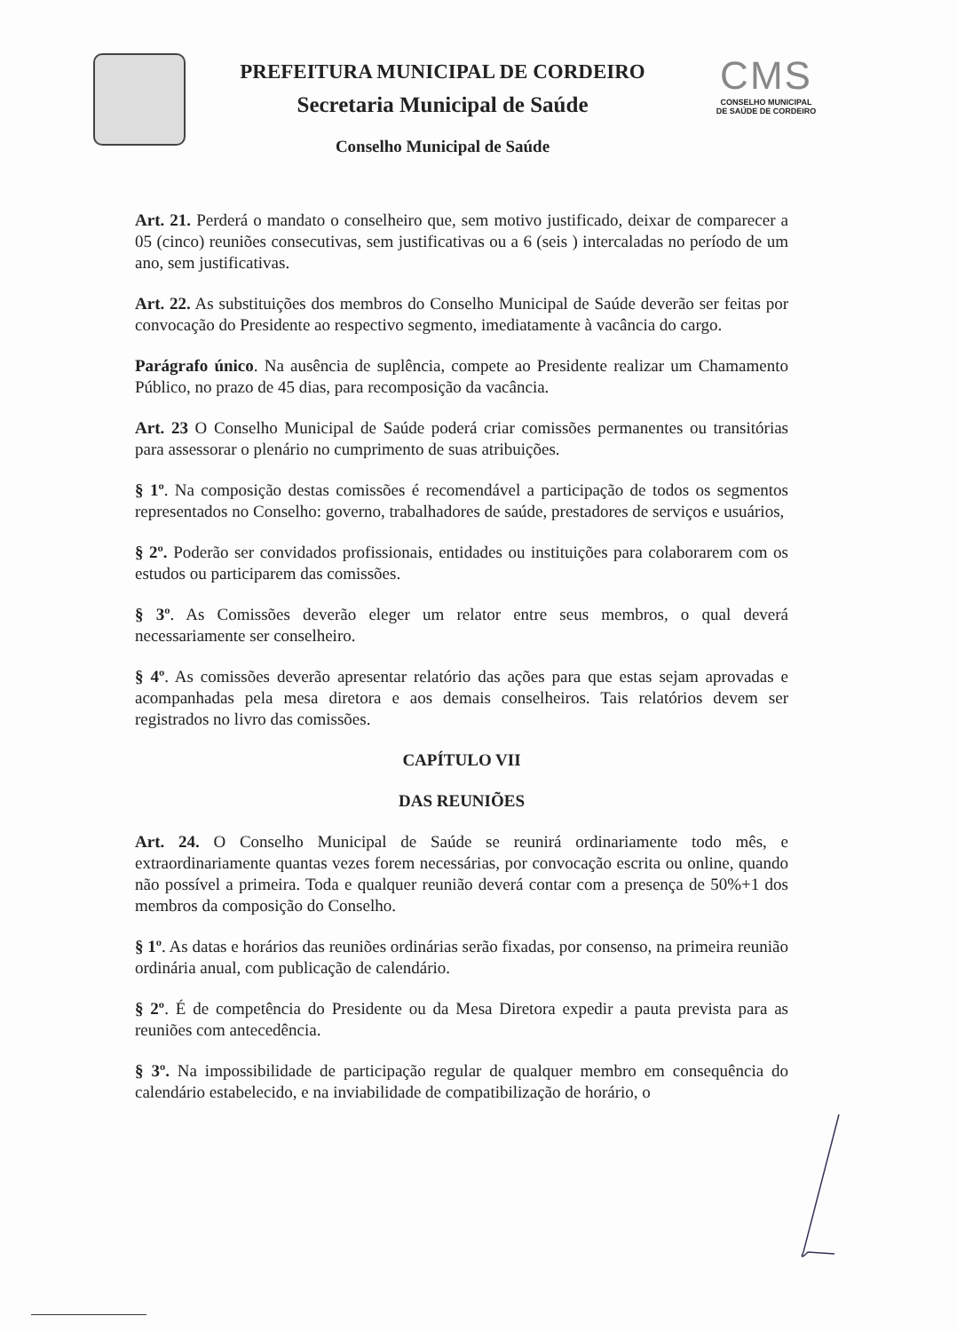PREFEITURA MUNICIPAL DE CORDEIRO
Secretaria Municipal de Saúde
Conselho Municipal de Saúde
CMS
CONSELHO MUNICIPAL
DE SAÚDE DE CORDEIRO
Art. 21. Perderá o mandato o conselheiro que, sem motivo justificado, deixar de comparecer a 05 (cinco) reuniões consecutivas, sem justificativas ou a 6 (seis ) intercaladas no período de um ano, sem justificativas.
Art. 22. As substituições dos membros do Conselho Municipal de Saúde deverão ser feitas por convocação do Presidente ao respectivo segmento, imediatamente à vacância do cargo.
Parágrafo único. Na ausência de suplência, compete ao Presidente realizar um Chamamento Público, no prazo de 45 dias, para recomposição da vacância.
Art. 23 O Conselho Municipal de Saúde poderá criar comissões permanentes ou transitórias para assessorar o plenário no cumprimento de suas atribuições.
§ 1º. Na composição destas comissões é recomendável a participação de todos os segmentos representados no Conselho: governo, trabalhadores de saúde, prestadores de serviços e usuários,
§ 2º. Poderão ser convidados profissionais, entidades ou instituições para colaborarem com os estudos ou participarem das comissões.
§ 3º. As Comissões deverão eleger um relator entre seus membros, o qual deverá necessariamente ser conselheiro.
§ 4º. As comissões deverão apresentar relatório das ações para que estas sejam aprovadas e acompanhadas pela mesa diretora e aos demais conselheiros. Tais relatórios devem ser registrados no livro das comissões.
CAPÍTULO VII
DAS REUNIÕES
Art. 24. O Conselho Municipal de Saúde se reunirá ordinariamente todo mês, e extraordinariamente quantas vezes forem necessárias, por convocação escrita ou online, quando não possível a primeira. Toda e qualquer reunião deverá contar com a presença de 50%+1 dos membros da composição do Conselho.
§ 1º. As datas e horários das reuniões ordinárias serão fixadas, por consenso, na primeira reunião ordinária anual, com publicação de calendário.
§ 2º. É de competência do Presidente ou da Mesa Diretora expedir a pauta prevista para as reuniões com antecedência.
§ 3º. Na impossibilidade de participação regular de qualquer membro em consequência do calendário estabelecido, e na inviabilidade de compatibilização de horário, o